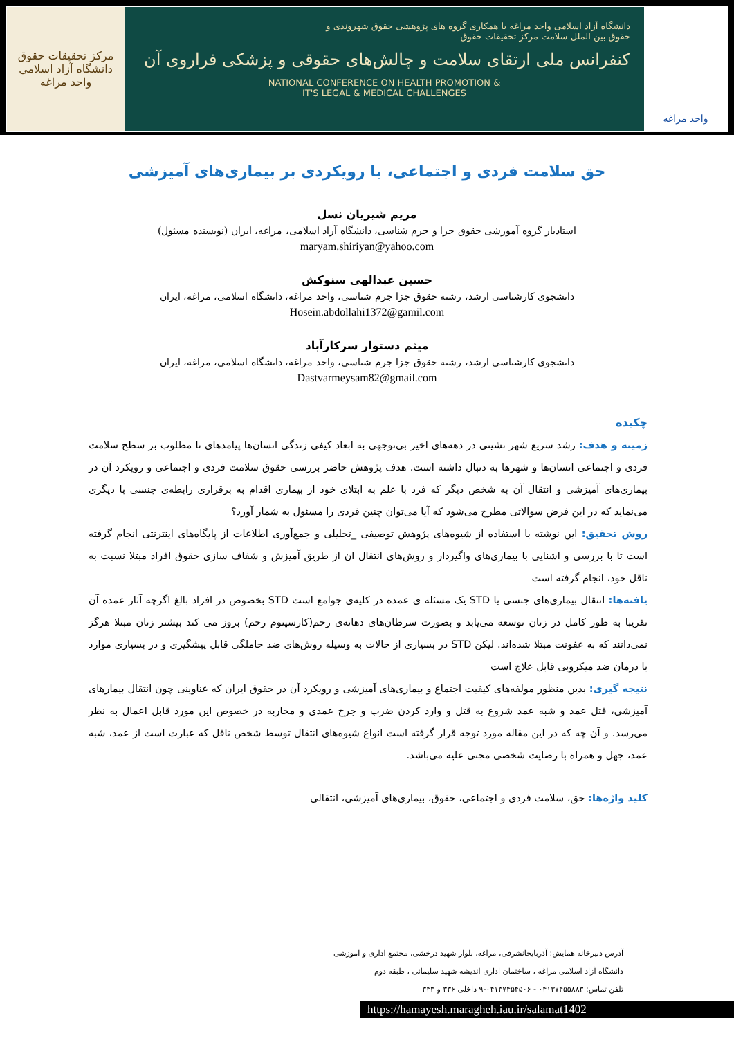مرکز تحقیقات حقوق
دانشگاه آزاد اسلامی واحد مراغه
دانشگاه آزاد اسلامی واحد مراغه با همکاری گروه های پژوهشی حقوق شهروندی و
حقوق بین الملل سلامت مرکز تحقیقات حقوق
کنفرانس ملی ارتقای سلامت و چالش‌های حقوقی و پزشکی فراروی آن
NATIONAL CONFERENCE ON HEALTH PROMOTION &
IT'S LEGAL & MEDICAL CHALLENGES
واحد مراغه
حق سلامت فردی و اجتماعی، با رویکردی بر بیماری‌های آمیزشی
مریم شیریان نسل
استادیار گروه آموزشی حقوق جزا و جرم شناسی، دانشگاه آزاد اسلامی، مراغه، ایران (نویسنده مسئول)
maryam.shiriyan@yahoo.com
حسین عبدالهی سنوکش
دانشجوی کارشناسی ارشد، رشته حقوق جزا جرم شناسی، واحد مراغه، دانشگاه اسلامی، مراغه، ایران
Hosein.abdollahi1372@gamil.com
میثم دستوار سرکارآباد
دانشجوی کارشناسی ارشد، رشته حقوق جزا جرم شناسی، واحد مراغه، دانشگاه اسلامی، مراغه، ایران
Dastvarmeysam82@gmail.com
چکیده
زمینه و هدف: رشد سریع شهر نشینی در دهه‌های اخیر بی‌توجهی به ابعاد کیفی زندگی انسان‌ها پیامدهای نا مطلوب بر سطح سلامت فردی و اجتماعی انسان‌ها و شهرها به دنبال داشته است. هدف پژوهش حاضر بررسی حقوق سلامت فردی و اجتماعی و رویکرد آن در بیماری‌های آمیزشی و انتقال آن به شخص دیگر که فرد با علم به ابتلای خود از بیماری اقدام به برقراری رابطه‌ی جنسی با دیگری می‌نماید که در این فرض سوالاتی مطرح می‌شود که آیا می‌توان چنین فردی را مسئول به شمار آورد؟
روش تحقیق: این نوشته با استفاده از شیوه‌های پژوهش توصیفی _تحلیلی و جمع‌آوری اطلاعات از پایگاه‌های اینترنتی انجام گرفته است تا با بررسی و اشنایی با بیماری‌های واگیردار و روش‌های انتقال ان از طریق آمیزش و شفاف سازی حقوق افراد مبتلا نسبت به ناقل خود، انجام گرفته است
یافته‌ها: انتقال بیماری‌های جنسی یا STD یک مسئله ی عمده در کلیه‌ی جوامع است STD بخصوص در افراد بالغ اگرچه آثار عمده آن تقریبا به طور کامل در زنان توسعه می‌یابد و بصورت سرطان‌های دهانه‌ی رحم(کارسینوم رحم) بروز می کند بیشتر زنان مبتلا هرگز نمی‌دانند که به عفونت مبتلا شده‌اند. لیکن STD در بسیاری از حالات به وسیله روش‌های ضد حاملگی قابل پیشگیری و در بسیاری موارد با درمان ضد میکروبی قابل علاج است
نتیجه گیری: بدین منظور مولفه‌های کیفیت اجتماع و بیماری‌های آمیزشی و رویکرد آن در حقوق ایران که عناوینی چون انتقال بیمارهای آمیزشی، قتل عمد و شبه عمد شروع به قتل و وارد کردن ضرب و جرح عمدی و محاربه در خصوص این مورد قابل اعمال به نظر می‌رسد. و آن چه که در این مقاله مورد توجه قرار گرفته است انواع شیوه‌های انتقال توسط شخص ناقل که عبارت است از عمد، شبه عمد، جهل و همراه با رضایت شخصی مجنی علیه می‌باشد.
کلید واژه‌ها: حق، سلامت فردی و اجتماعی، حقوق، بیماری‌های آمیزشی، انتقالی
آدرس دبیرخانه همایش: آذربایجانشرقی، مراغه، بلوار شهید درخشی، مجتمع اداری و آموزشی
دانشگاه آزاد اسلامی مراغه ، ساختمان اداری اندیشه شهید سلیمانی ، طبقه دوم
تلفن تماس: ۰۴۱۳۷۴۵۵۸۸۳ - ۰۴۱۳۷۴۵۴۵۰۶-۹ داخلی ۳۳۶ و ۳۴۳
https://hamayesh.maragheh.iau.ir/salamat1402